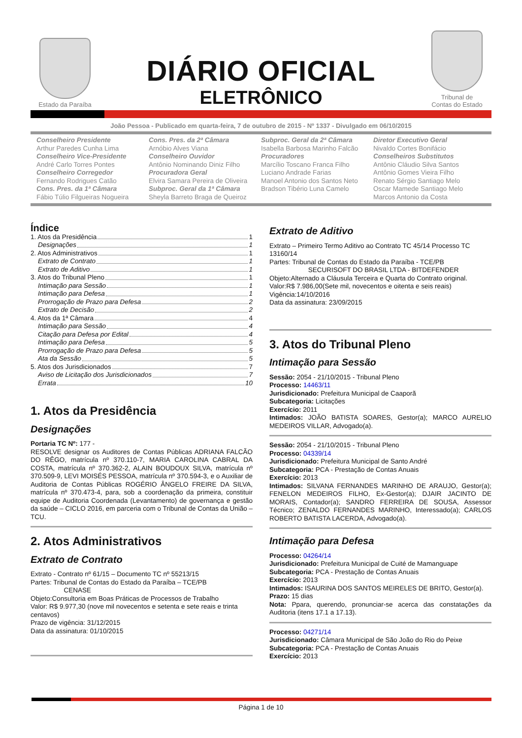Estado da Paraíba
DIÁRIO OFICIAL
ELETRÔNICO
Tribunal de
Contas do Estado
João Pessoa - Publicado em quarta-feira, 7 de outubro de 2015 - Nº 1337 - Divulgado em 06/10/2015
Conselheiro Presidente
Arthur Paredes Cunha Lima
Conselheiro Vice-Presidente
André Carlo Torres Pontes
Conselheiro Corregedor
Fernando Rodrigues Catão
Cons. Pres. da 1ª Câmara
Fábio Túlio Filgueiras Nogueira
Cons. Pres. da 2ª Câmara
Arnóbio Alves Viana
Conselheiro Ouvidor
Antônio Nominando Diniz Filho
Procuradora Geral
Elvira Samara Pereira de Oliveira
Subproc. Geral da 1ª Câmara
Sheyla Barreto Braga de Queiroz
Subproc. Geral da 2ª Câmara
Isabella Barbosa Marinho Falcão
Procuradores
Marcílio Toscano Franca Filho
Luciano Andrade Farias
Manoel Antonio dos Santos Neto
Bradson Tibério Luna Camelo
Diretor Executivo Geral
Nivaldo Cortes Bonifácio
Conselheiros Substitutos
Antônio Cláudio Silva Santos
Antônio Gomes Vieira Filho
Renato Sérgio Santiago Melo
Oscar Mamede Santiago Melo
Marcos Antonio da Costa
Índice
1. Atos da Presidência 1
Designações 1
2. Atos Administrativos 1
Extrato de Contrato 1
Extrato de Aditivo 1
3. Atos do Tribunal Pleno 1
Intimação para Sessão 1
Intimação para Defesa 1
Prorrogação de Prazo para Defesa 2
Extrato de Decisão 2
4. Atos da 1ª Câmara 4
Intimação para Sessão 4
Citação para Defesa por Edital 4
Intimação para Defesa 5
Prorrogação de Prazo para Defesa 5
Ata da Sessão 5
5. Atos dos Jurisdicionados 7
Aviso de Licitação dos Jurisdicionados 7
Errata 10
1. Atos da Presidência
Designações
Portaria TC Nº: 177 -
RESOLVE designar os Auditores de Contas Públicas ADRIANA FALCÃO DO RÊGO, matrícula nº 370.110-7, MARIA CAROLINA CABRAL DA COSTA, matrícula nº 370.362-2, ALAIN BOUDOUX SILVA, matrícula nº 370.509-9, LEVI MOISÉS PESSOA, matrícula nº 370.594-3, e o Auxiliar de Auditoria de Contas Públicas ROGÉRIO ÂNGELO FREIRE DA SILVA, matrícula nº 370.473-4, para, sob a coordenação da primeira, constituir equipe de Auditoria Coordenada (Levantamento) de governança e gestão da saúde – CICLO 2016, em parceria com o Tribunal de Contas da União – TCU.
2. Atos Administrativos
Extrato de Contrato
Extrato - Contrato nº 61/15 – Documento TC nº 55213/15
Partes: Tribunal de Contas do Estado da Paraíba – TCE/PB
CENASE
Objeto:Consultoria em Boas Práticas de Processos de Trabalho
Valor: R$ 9.977,30 (nove mil novecentos e setenta e sete reais e trinta centavos)
Prazo de vigência: 31/12/2015
Data da assinatura: 01/10/2015
Extrato de Aditivo
Extrato – Primeiro Termo Aditivo ao Contrato TC 45/14 Processo TC 13160/14
Partes: Tribunal de Contas do Estado da Paraíba - TCE/PB
SECURISOFT DO BRASIL LTDA - BITDEFENDER
Objeto:Alternado a Cláusula Terceira e Quarta do Contrato original.
Valor:R$ 7.986,00(Sete mil, novecentos e oitenta e seis reais)
Vigência:14/10/2016
Data da assinatura: 23/09/2015
3. Atos do Tribunal Pleno
Intimação para Sessão
Sessão: 2054 - 21/10/2015 - Tribunal Pleno
Processo: 14463/11
Jurisdicionado: Prefeitura Municipal de Caaporã
Subcategoria: Licitações
Exercício: 2011
Intimados: JOÃO BATISTA SOARES, Gestor(a); MARCO AURELIO MEDEIROS VILLAR, Advogado(a).
Sessão: 2054 - 21/10/2015 - Tribunal Pleno
Processo: 04339/14
Jurisdicionado: Prefeitura Municipal de Santo André
Subcategoria: PCA - Prestação de Contas Anuais
Exercício: 2013
Intimados: SILVANA FERNANDES MARINHO DE ARAUJO, Gestor(a); FENELON MEDEIROS FILHO, Ex-Gestor(a); DJAIR JACINTO DE MORAIS, Contador(a); SANDRO FERREIRA DE SOUSA, Assessor Técnico; ZENALDO FERNANDES MARINHO, Interessado(a); CARLOS ROBERTO BATISTA LACERDA, Advogado(a).
Intimação para Defesa
Processo: 04264/14
Jurisdicionado: Prefeitura Municipal de Cuité de Mamanguape
Subcategoria: PCA - Prestação de Contas Anuais
Exercício: 2013
Intimados: ISAURINA DOS SANTOS MEIRELES DE BRITO, Gestor(a).
Prazo: 15 dias
Nota: Ppara, querendo, pronunciar-se acerca das constatações da Auditoria (itens 17.1 a 17.13).
Processo: 04271/14
Jurisdicionado: Câmara Municipal de São João do Rio do Peixe
Subcategoria: PCA - Prestação de Contas Anuais
Exercício: 2013
Página 1 de 10